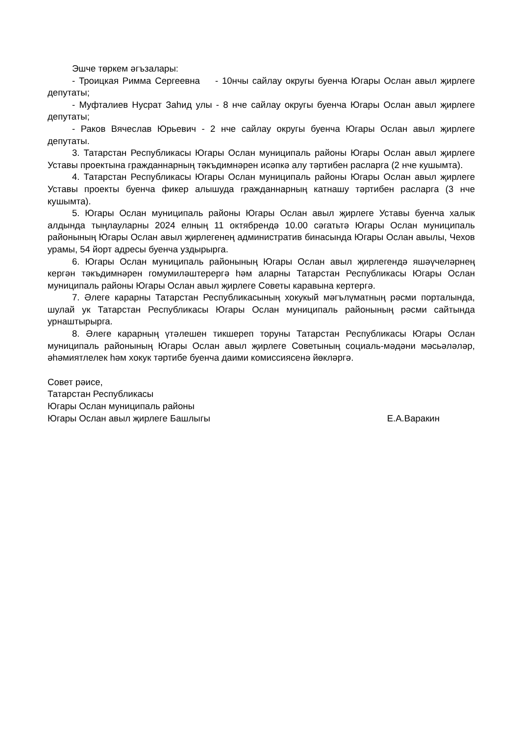Эшче төркем әгъзалары:
- Троицкая Римма Сергеевна - 10нчы сайлау округы буенча Югары Ослан авыл җирлеге депутаты;
- Муфталиев Нусрат Заһид улы - 8 нче сайлау округы буенча Югары Ослан авыл җирлеге депутаты;
- Раков Вячеслав Юрьевич - 2 нче сайлау округы буенча Югары Ослан авыл җирлеге депутаты.
3. Татарстан Республикасы Югары Ослан муниципаль районы Югары Ослан авыл җирлеге Уставы проектына гражданнарның тәкъдимнәрен исәпкә алу тәртибен расларга (2 нче кушымта).
4. Татарстан Республикасы Югары Ослан муниципаль районы Югары Ослан авыл җирлеге Уставы проекты буенча фикер алышуда гражданнарның катнашу тәртибен расларга (3 нче кушымта).
5. Югары Ослан муниципаль районы Югары Ослан авыл җирлеге Уставы буенча халык алдында тыңлауларны 2024 елның 11 октябрендә 10.00 сәгатьтә Югары Ослан муниципаль районының Югары Ослан авыл җирлегенең административ бинасында Югары Ослан авылы, Чехов урамы, 54 йорт адресы буенча уздырырга.
6. Югары Ослан муниципаль районының Югары Ослан авыл җирлегендә яшәүчеләрнең кергән тәкъдимнәрен гомумиләштерергә һәм аларны Татарстан Республикасы Югары Ослан муниципаль районы Югары Ослан авыл җирлеге Советы каравына кертергә.
7. Әлеге карарны Татарстан Республикасының хокукый мәгълүматның рәсми порталында, шулай ук Татарстан Республикасы Югары Ослан муниципаль районының рәсми сайтында урнаштырырга.
8. Әлеге карарның үтәлешен тикшереп торуны Татарстан Республикасы Югары Ослан муниципаль районының Югары Ослан авыл җирлеге Советының социаль-мәдәни мәсьәләләр, әһәмиятлелек һәм хокук тәртибе буенча даими комиссиясенә йөкләргә.
Совет рәисе,
Татарстан Республикасы
Югары Ослан муниципаль районы
Югары Ослан авыл җирлеге Башлыгы Е.А.Варакин